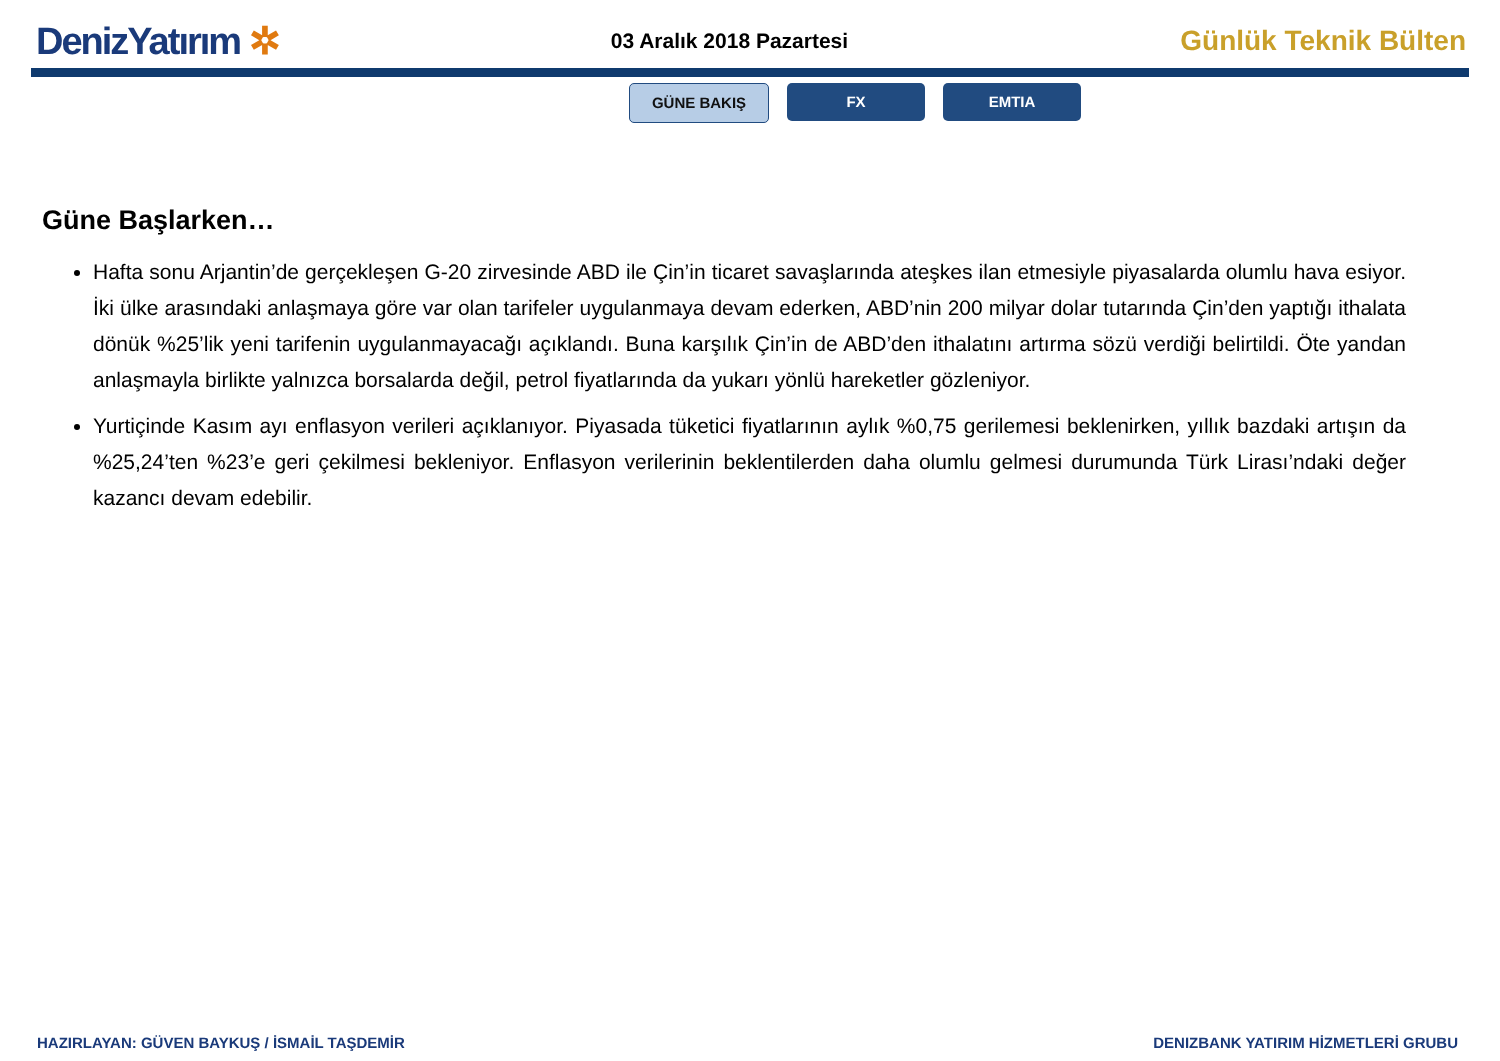DenizYatırım ✲
03 Aralık 2018 Pazartesi
Günlük Teknik Bülten
GÜNE BAKIŞ FX EMTIA
Güne Başlarken…
Hafta sonu Arjantin’de gerçekleşen G-20 zirvesinde ABD ile Çin’in ticaret savaşlarında ateşkes ilan etmesiyle piyasalarda olumlu hava esiyor. İki ülke arasındaki anlaşmaya göre var olan tarifeler uygulanmaya devam ederken, ABD’nin 200 milyar dolar tutarında Çin’den yaptığı ithalata dönük %25’lik yeni tarifenin uygulanmayacağı açıklandı. Buna karşılık Çin’in de ABD’den ithalatını artırma sözü verdiği belirtildi. Öte yandan anlaşmayla birlikte yalnızca borsalarda değil, petrol fiyatlarında da yukarı yönlü hareketler gözleniyor.
Yurtiçinde Kasım ayı enflasyon verileri açıklanıyor. Piyasada tüketici fiyatlarının aylık %0,75 gerilemesi beklenirken, yıllık bazdaki artışın da %25,24’ten %23’e geri çekilmesi bekleniyor. Enflasyon verilerinin beklentilerden daha olumlu gelmesi durumunda Türk Lirası’ndaki değer kazancı devam edebilir.
HAZIRLAYAN: GÜVEN BAYKUŞ / İSMAİL TAŞDEMİR DENIZBANK YATIRIM HİZMETLERİ GRUBU